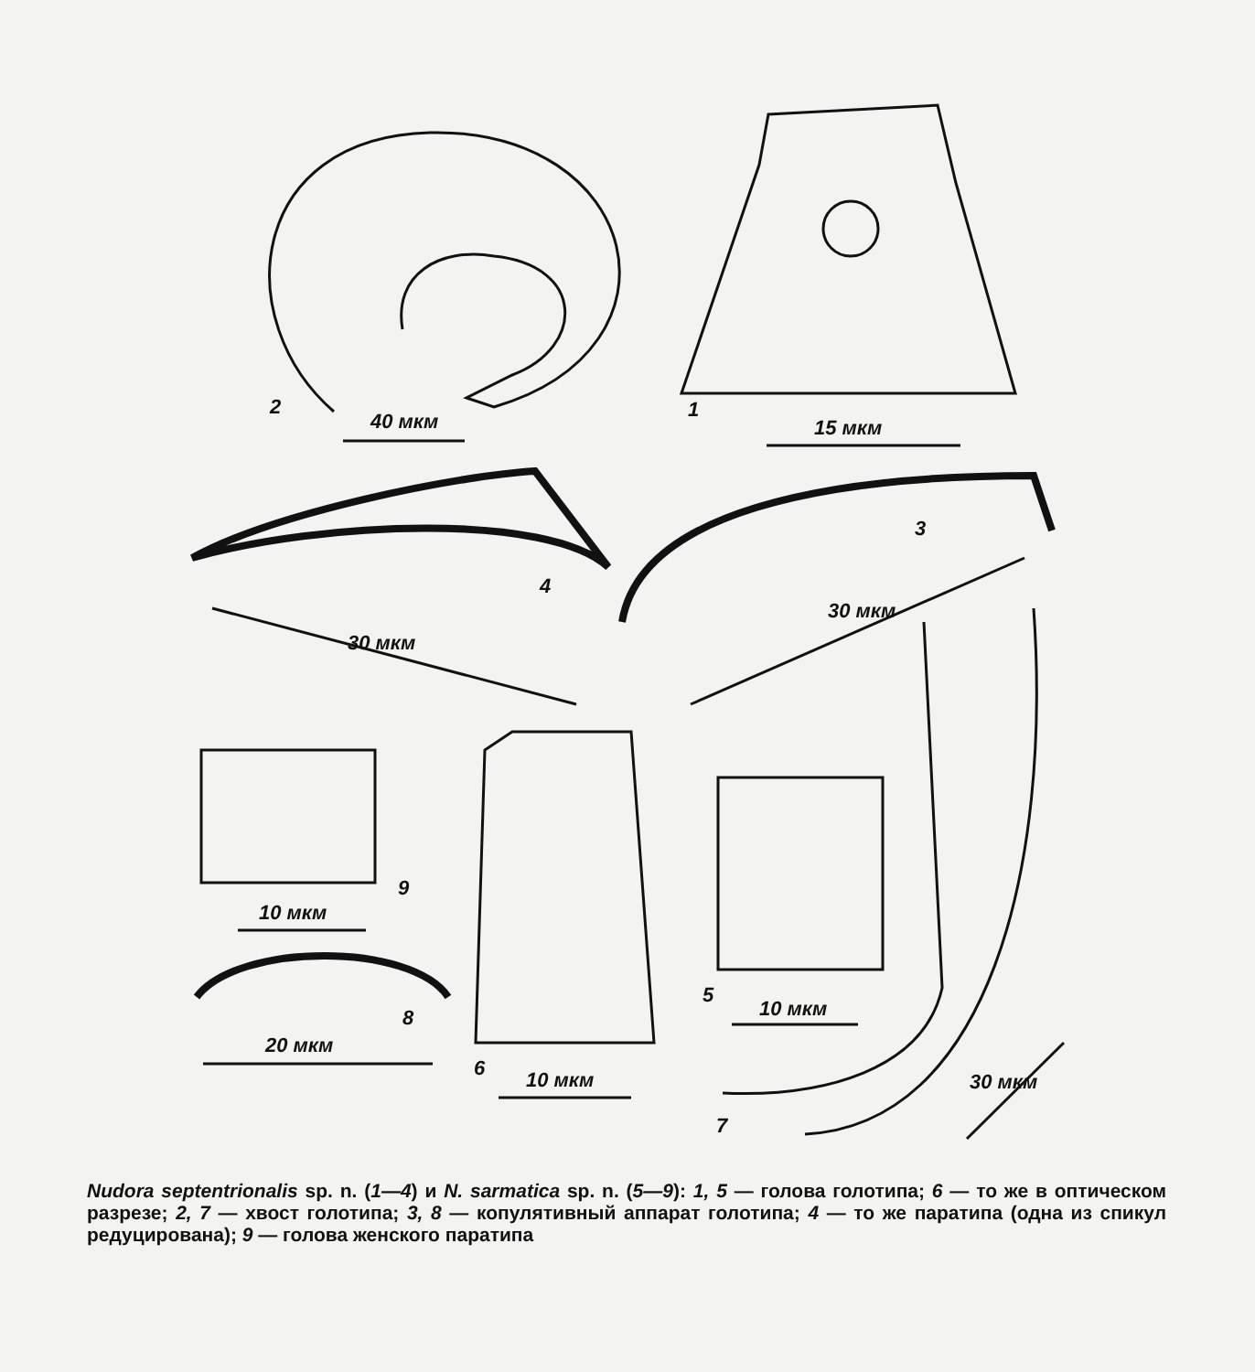2
40 мкм 1
15 мкм
3
4
30 мкм
30 мкм
9
10 мкм
8
20 мкм
5
10 мкм
6 10 мкм
7
30 мкм
Nudora septentrionalis sp. n. (1—4) и N. sarmatica sp. n. (5—9): 1, 5 — голова голотипа; 6 — то же в оптическом разрезе; 2, 7 — хвост голотипа; 3, 8 — копулятивный аппарат голотипа; 4 — то же паратипа (одна из спикул редуцирована); 9 — голова женского паратипа